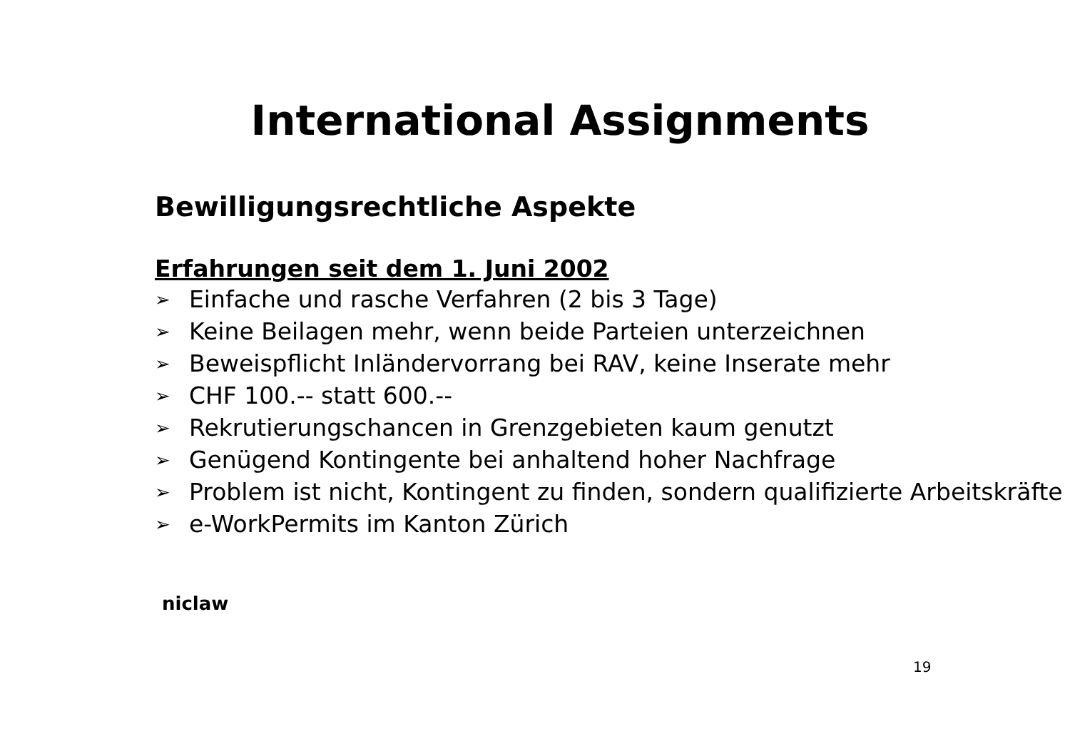International Assignments
Bewilligungsrechtliche Aspekte
Erfahrungen seit dem 1. Juni 2002
➢ Einfache und rasche Verfahren (2 bis 3 Tage)
➢ Keine Beilagen mehr, wenn beide Parteien unterzeichnen
➢ Beweispflicht Inländervorrang bei RAV, keine Inserate mehr
➢ CHF 100.-- statt 600.--
➢ Rekrutierungschancen in Grenzgebieten kaum genutzt
➢ Genügend Kontingente bei anhaltend hoher Nachfrage
➢ Problem ist nicht, Kontingent zu finden, sondern qualifizierte Arbeitskräfte
➢ e-WorkPermits im Kanton Zürich
niclaw
19